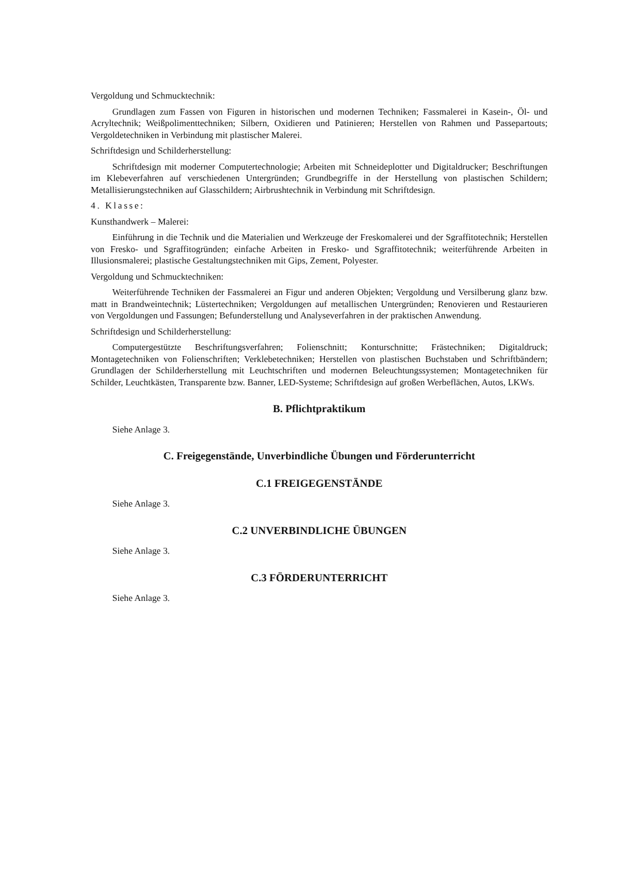Vergoldung und Schmucktechnik:
Grundlagen zum Fassen von Figuren in historischen und modernen Techniken; Fassmalerei in Kasein-, Öl- und Acryltechnik; Weißpolimenttechniken; Silbern, Oxidieren und Patinieren; Herstellen von Rahmen und Passepartouts; Vergoldetechniken in Verbindung mit plastischer Malerei.
Schriftdesign und Schilderherstellung:
Schriftdesign mit moderner Computertechnologie; Arbeiten mit Schneideplotter und Digitaldrucker; Beschriftungen im Klebeverfahren auf verschiedenen Untergründen; Grundbegriffe in der Herstellung von plastischen Schildern; Metallisierungstechniken auf Glasschildern; Airbrushtechnik in Verbindung mit Schriftdesign.
4. Klasse:
Kunsthandwerk – Malerei:
Einführung in die Technik und die Materialien und Werkzeuge der Freskomalerei und der Sgraffitotechnik; Herstellen von Fresko- und Sgraffitogründen; einfache Arbeiten in Fresko- und Sgraffitotechnik; weiterführende Arbeiten in Illusionsmalerei; plastische Gestaltungstechniken mit Gips, Zement, Polyester.
Vergoldung und Schmucktechniken:
Weiterführende Techniken der Fassmalerei an Figur und anderen Objekten; Vergoldung und Versilberung glanz bzw. matt in Brandweintechnik; Lüstertechniken; Vergoldungen auf metallischen Untergründen; Renovieren und Restaurieren von Vergoldungen und Fassungen; Befunderstellung und Analyseverfahren in der praktischen Anwendung.
Schriftdesign und Schilderherstellung:
Computergestützte Beschriftungsverfahren; Folienschnitt; Konturschnitte; Frästechniken; Digitaldruck; Montagetechniken von Folienschriften; Verklebetechniken; Herstellen von plastischen Buchstaben und Schriftbändern; Grundlagen der Schilderherstellung mit Leuchtschriften und modernen Beleuchtungssystemen; Montagetechniken für Schilder, Leuchtkästen, Transparente bzw. Banner, LED-Systeme; Schriftdesign auf großen Werbeflächen, Autos, LKWs.
B. Pflichtpraktikum
Siehe Anlage 3.
C. Freigegenstände, Unverbindliche Übungen und Förderunterricht
C.1 FREIGEGENSTÄNDE
Siehe Anlage 3.
C.2 UNVERBINDLICHE ÜBUNGEN
Siehe Anlage 3.
C.3 FÖRDERUNTERRICHT
Siehe Anlage 3.